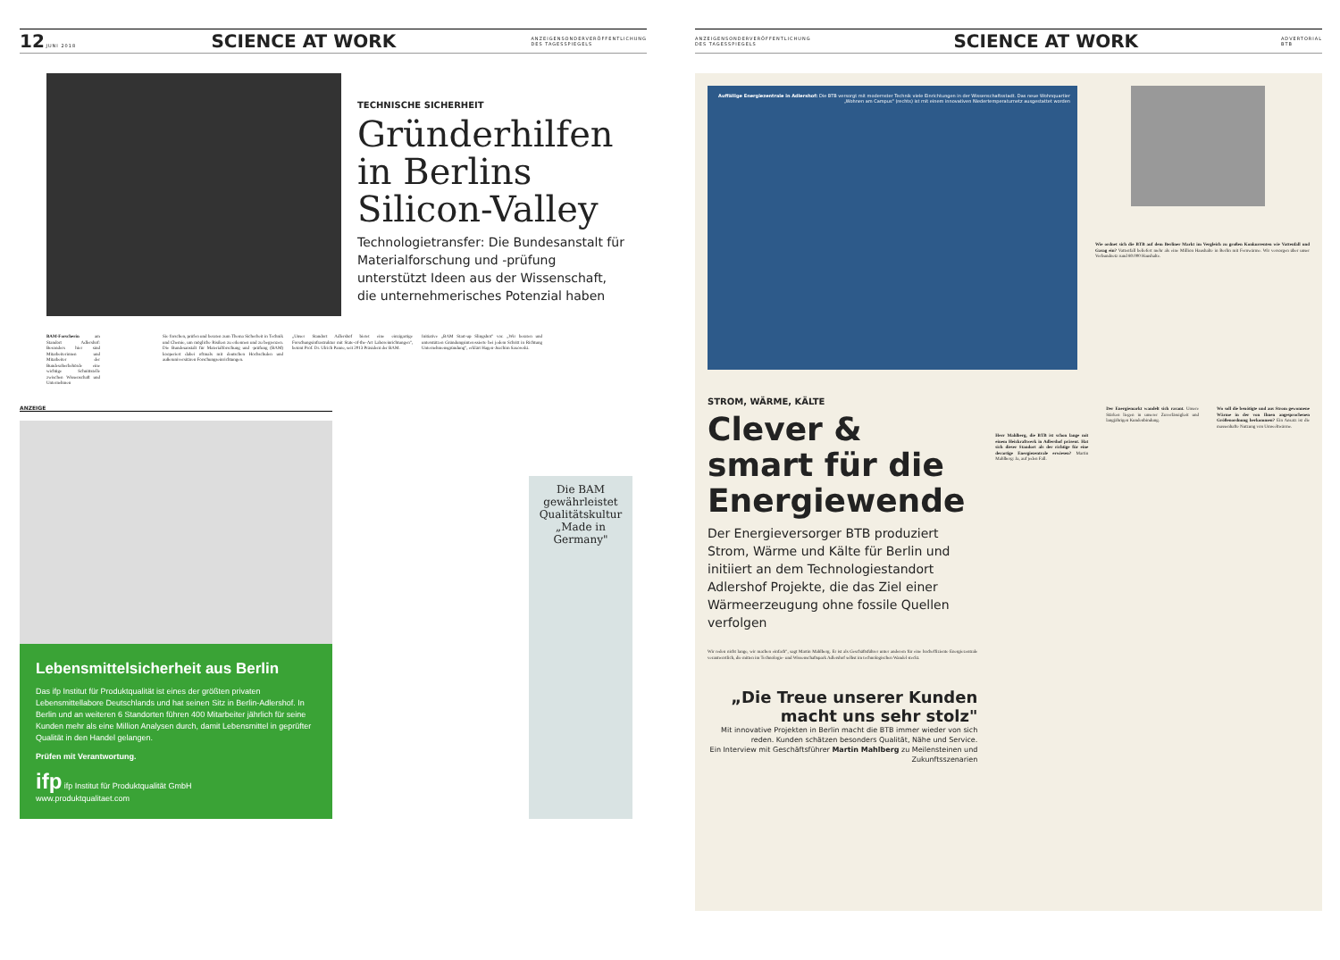12 JUNI 2018 SCIENCE AT WORK ANZEIGENSONDERVERÖFFENTLICHUNG
DES TAGESSPIEGELS
TECHNISCHE SICHERHEIT
Gründerhilfen in Berlins Silicon-Valley
Technologietransfer: Die Bundesanstalt für Materialforschung und -prüfung unterstützt Ideen aus der Wissenschaft, die unternehmerisches Potenzial haben
BAM-Forscherin am Standort Adlershof: Besonders hier sind Mitarbeiterinnen und Mitarbeiter der Bundesoberbehörde eine wichtige Schnittstelle zwischen Wissenschaft und Unternehmen
Sie forschen, prüfen und beraten zum Thema Sicherheit in Technik und Chemie, um mögliche Risiken zu erkennen und zu begrenzen. Die Bundesanstalt für Materialforschung und -prüfung (BAM) kooperiert dabei oftmals mit deutschen Hochschulen und außeruniversitären Forschungseinrichtungen.
„Unser Standort Adlershof bietet eine einzigartige Forschungsinfrastruktur mit State-of-the-Art Laboreinrichtungen", betont Prof. Dr. Ulrich Panne, seit 2013 Präsident der BAM.
Initiative „BAM Start-up Slingshot" vor. „Wir beraten und unterstützen Gründungsinteressierte bei jedem Schritt in Richtung Unternehmensgründung", erklärt Hagen-Joachim Saxowski.
ANZEIGE
Lebensmittelsicherheit aus Berlin
Das ifp Institut für Produktqualität ist eines der größten privaten Lebensmittellabore Deutschlands und hat seinen Sitz in Berlin-Adlershof. In Berlin und an weiteren 6 Standorten führen 400 Mitarbeiter jährlich für seine Kunden mehr als eine Million Analysen durch, damit Lebensmittel in geprüfter Qualität in den Handel gelangen.
Prüfen mit Verantwortung.
ifp ifp Institut für Produktqualität GmbH
www.produktqualitaet.com
Die BAM gewährleistet Qualitätskultur „Made in Germany"
ANZEIGENSONDERVERÖFFENTLICHUNG
DES TAGESSPIEGELS SCIENCE AT WORK ADVERTORIAL
BTB
Auffällige Energiezentrale in Adlershof: Die BTB versorgt mit modernster Technik viele Einrichtungen in der Wissenschaftsstadt. Das neue Wohnquartier „Wohnen am Campus" (rechts) ist mit einem innovativen Niedertemperaturnetz ausgestattet worden
Wie ordnet sich die BTB auf dem Berliner Markt im Vergleich zu großen Konkurrenten wie Vattenfall und Gasag ein? Vattenfall beliefert mehr als eine Million Haushalte in Berlin mit Fernwärme. Wir versorgen über unser Verbundnetz rund 80.000 Haushalte.
STROM, WÄRME, KÄLTE
Clever & smart für die Energiewende
Der Energieversorger BTB produziert Strom, Wärme und Kälte für Berlin und initiiert an dem Technologiestandort Adlershof Projekte, die das Ziel einer Wärmeerzeugung ohne fossile Quellen verfolgen
Wir reden nicht lange, wir machen einfach", sagt Martin Mahlberg. Er ist als Geschäftsführer unter anderem für eine hocheffiziente Energiezentrale verantwortlich, die mitten im Technologie- und Wissenschaftspark Adlershof selbst im technologischen Wandel steckt.
„Die Treue unserer Kunden macht uns sehr stolz"
Mit innovative Projekten in Berlin macht die BTB immer wieder von sich reden. Kunden schätzen besonders Qualität, Nähe und Service.
Ein Interview mit Geschäftsführer Martin Mahlberg zu Meilensteinen und Zukunftsszenarien
Herr Mahlberg, die BTB ist schon lange mit einem Heizkraftwerk in Adlershof präsent. Hat sich dieser Standort als der richtige für eine derartige Energiezentrale erwiesen? Martin Mahlberg: Ja, auf jeden Fall.
Der Energiemarkt wandelt sich rasant. Unsere Stärken liegen in unserer Zuverlässigkeit und langjährigen Kundenbindung.
Wo soll die benötigte und aus Strom gewonnene Wärme in der von Ihnen angesprochenen Größenordnung herkommen? Ein Ansatz ist die massenhafte Nutzung von Umweltwärme.